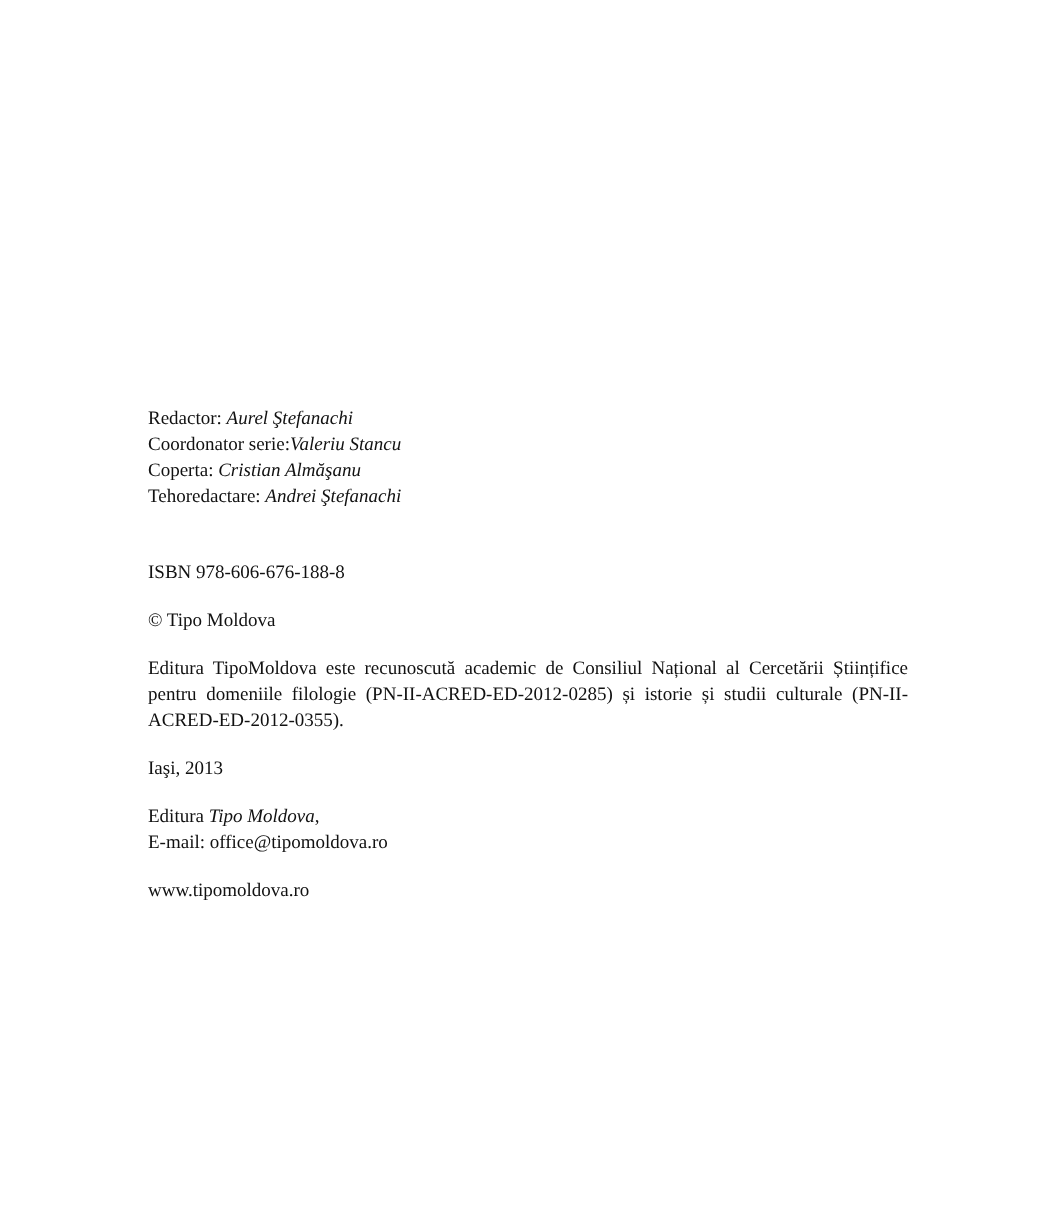Redactor: Aurel Ştefanachi
Coordonator serie:Valeriu Stancu
Coperta: Cristian Almăşanu
Tehoredactare: Andrei Ştefanachi
ISBN 978-606-676-188-8
© Tipo Moldova
Editura TipoMoldova este recunoscută academic de Consiliul Național al Cercetării Științifice pentru domeniile filologie (PN-II-ACRED-ED-2012-0285) și istorie și studii culturale (PN-II-ACRED-ED-2012-0355).
Iaşi, 2013
Editura Tipo Moldova,
E-mail: office@tipomoldova.ro
www.tipomoldova.ro